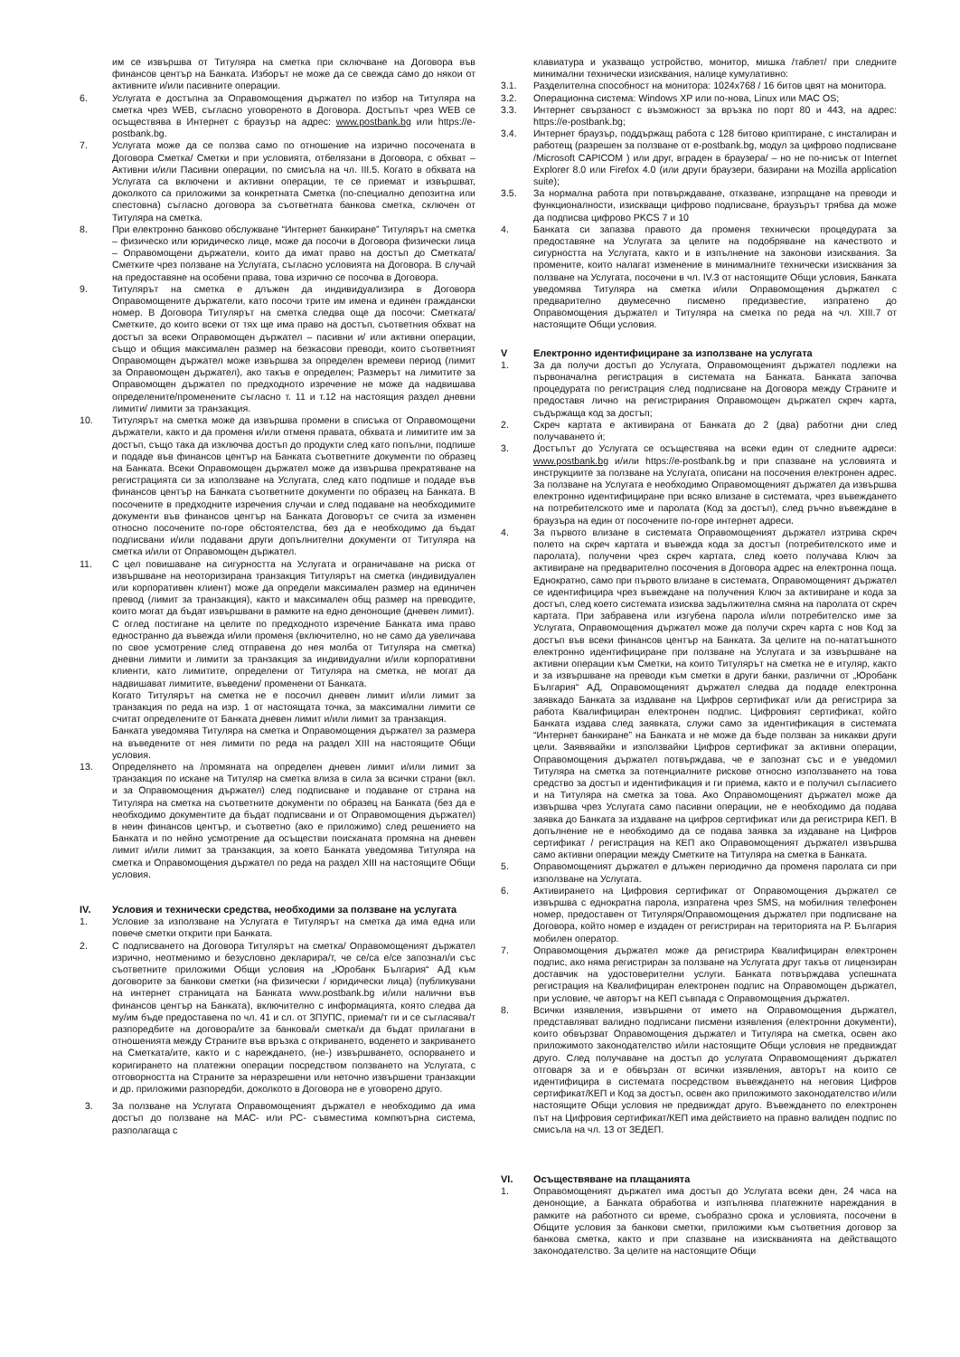им се извършва от Титуляра на сметка при сключване на Договора във финансов център на Банката. Изборът не може да се свежда само до някои от активните и/или пасивните операции.
6. Услугата е достъпна за Оправомощения държател по избор на Титуляра на сметка чрез WEB, съгласно уговореното в Договора. Достъпът чрез WEB се осъществява в Интернет с браузър на адрес: www.postbank.bg или https://e-postbank.bg.
7. Услугата може да се ползва само по отношение на изрично посочената в Договора Сметка/ Сметки и при условията, отбелязани в Договора, с обхват – Активни и/или Пасивни операции, по смисъла на чл. III.5. Когато в обхвата на Услугата са включени и активни операции, те се приемат и извършват, доколкото са приложими за конкретната Сметка (по-специално депозитна или спестовна) съгласно договора за съответната банкова сметка, сключен от Титуляра на сметка.
8. При електронно банково обслужване “Интернет банкиране” Титулярът на сметка – физическо или юридическо лице, може да посочи в Договора физически лица – Оправомощени държатели, които да имат право на достъп до Сметката/ Сметките чрез ползване на Услугата, съгласно условията на Договора. В случай на предоставяне на особени права, това изрично се посочва в Договора.
9. Титулярът на сметка е длъжен да индивидуализира в Договора Оправомощените държатели, като посочи трите им имена и единен граждански номер. В Договора Титулярът на сметка следва още да посочи: Сметката/ Сметките, до които всеки от тях ще има право на достъп, съответния обхват на достъп за всеки Оправомощен държател – пасивни и/ или активни операции, също и общия максимален размер на безкасови преводи, които съответният Оправомощен държател може извършва за определен времеви период (лимит за Оправомощен държател), ако такъв е определен; Размерът на лимитите за Оправомощен държател по предходното изречение не може да надвишава определените/променените съгласно т. 11 и т.12 на настоящия раздел дневни лимити/ лимити за транзакция.
10. Титулярът на сметка може да извършва промени в списъка от Оправомощени държатели, както и да променя и/или отменя правата, обхвата и лимитите им за достъп, също така да изключва достъп до продукти след като попълни, подпише и подаде във финансов център на Банката съответните документи по образец на Банката. Всеки Оправомощен държател може да извършва прекратяване на регистрацията си за използване на Услугата, след като подпише и подаде във финансов център на Банката съответните документи по образец на Банката. В посочените в предходните изречения случаи и след подаване на необходимите документи във финансов център на Банката Договорът се счита за изменен относно посочените по-горе обстоятелства, без да е необходимо да бъдат подписвани и/или подавани други допълнителни документи от Титуляра на сметка и/или от Оправомощен държател.
11. С цел повишаване на сигурността на Услугата и ограничаване на риска от извършване на неоторизирана транзакция Титулярът на сметка (индивидуален или корпоративен клиент) може да определи максимален размер на единичен превод (лимит за транзакция), както и максимален общ размер на преводите, които могат да бъдат извършвани в рамките на едно денонощие (дневен лимит).
С оглед постигане на целите по предходното изречение Банката има право едностранно да въвежда и/или променя (включително, но не само да увеличава по свое усмотрение след отправена до нея молба от Титуляра на сметка) дневни лимити и лимити за транзакция за индивидуални и/или корпоративни клиенти, като лимитите, определени от Титуляра на сметка, не могат да надвишават лимитите, въведени/ променени от Банката.
Когато Титулярът на сметка не е посочил дневен лимит и/или лимит за транзакция по реда на изр. 1 от настоящата точка, за максимални лимити се считат определените от Банката дневен лимит и/или лимит за транзакция.
Банката уведомява Титуляра на сметка и Оправомощения държател за размера на въведените от нея лимити по реда на раздел XIII на настоящите Общи условия.
13. Определянето на /промяната на определен дневен лимит и/или лимит за транзакция по искане на Титуляр на сметка влиза в сила за всички страни (вкл. и за Оправомощения държател) след подписване и подаване от страна на Титуляра на сметка на съответните документи по образец на Банката (без да е необходимо документите да бъдат подписвани и от Оправомощения държател) в неин финансов център, и съответно (ако е приложимо) след решението на Банката и по нейно усмотрение да осъществи поисканата промяна на дневен лимит и/или лимит за транзакция, за което Банката уведомява Титуляра на сметка и Оправомощения държател по реда на раздел XIII на настоящите Общи условия.
IV. Условия и технически средства, необходими за ползване на услугата
1. Условие за използване на Услугата е Титулярът на сметка да има една или повече сметки открити при Банката.
2. С подписването на Договора Титулярът на сметка/ Оправомощеният държател изрично, неотменимо и безусловно декларира/т, че се/са е/се запознал/и със съответните приложими Общи условия на „Юробанк България“ АД към договорите за банкови сметки (на физически / юридически лица) (публикувани на интернет страницата на Банката www.postbank.bg и/или налични във финансов център на Банката), включително с информацията, която следва да му/им бъде предоставена по чл. 41 и сл. от ЗПУПС, приема/т ги и се съгласява/т разпоредбите на договора/ите за банкова/и сметка/и да бъдат прилагани в отношенията между Страните във връзка с откриването, воденето и закриването на Сметката/ите, както и с нареждането, (не-) извършването, оспорването и коригирането на платежни операции посредством ползването на Услугата, с отговорността на Страните за неразрешени или неточно извършени транзакции и др. приложими разпоредби, доколкото в Договора не е уговорено друго.
3. За ползване на Услугата Оправомощеният държател е необходимо да има достъп до ползване на MAC- или PC- съвместима компютърна система, разполагаща с
клавиатура и указващо устройство, монитор, мишка /таблет/ при следните минимални технически изисквания, налице кумулативно:
3.1. Разделителна способност на монитора: 1024x768 / 16 битов цвят на монитора.
3.2. Операционна система: Windows XP или по-нова, Linux или MAC OS;
3.3. Интернет свързаност с възможност за връзка по порт 80 и 443, на адрес: https://e-postbank.bg;
3.4. Интернет браузър, поддържащ работа с 128 битово криптиране, с инсталиран и работещ (разрешен за ползване от e-postbank.bg, модул за цифрово подписване /Microsoft CAPICOM ) или друг, вграден в браузера/ – но не по-нисък от Internet Explorer 8.0 или Firefox 4.0 (или други браузери, базирани на Mozilla application suite);
3.5. За нормална работа при потвърждаване, отказване, изпращане на преводи и функционалности, изискващи цифрово подписване, браузърът трябва да може да подписва цифрово PKCS 7 и 10
4. Банката си запазва правото да променя технически процедурата за предоставяне на Услугата за целите на подобряване на качеството и сигурността на Услугата, както и в изпълнение на законови изисквания. За промените, които налагат изменение в минималните технически изисквания за ползване на Услугата, посочени в чл. IV.3 от настоящите Общи условия, Банката уведомява Титуляра на сметка и/или Оправомощения държател с предварително двумесечно писмено предизвестие, изпратено до Оправомощения държател и Титуляра на сметка по реда на чл. XIII.7 от настоящите Общи условия.
V Електронно идентифициране за използване на услугата
1. За да получи достъп до Услугата, Оправомощеният държател подлежи на първоначална регистрация в системата на Банката. Банката започва процедурата по регистрация след подписване на Договора между Страните и предоставя лично на регистрирания Оправомощен държател скреч карта, съдържаща код за достъп;
2. Скреч картата е активирана от Банката до 2 (два) работни дни след получаването ѝ;
3. Достъпът до Услугата се осъществява на всеки един от следните адреси: www.postbank.bg и/или https://e-postbank.bg и при спазване на условията и инструкциите за ползване на Услугата, описани на посочения електронен адрес. За ползване на Услугата е необходимо Оправомощеният държател да извършва електронно идентифициране при всяко влизане в системата, чрез въвеждането на потребителското име и паролата (Код за достъп), след ръчно въвеждане в браузъра на един от посочените по-горе интернет адреси.
4. За първото влизане в системата Оправомощеният държател изтрива скреч полето на скреч картата и въвежда кода за достъп (потребителското име и паролата), получени чрез скреч картата, след което получава Ключ за активиране на предварително посочения в Договора адрес на електронна поща. Еднократно, само при първото влизане в системата, Оправомощеният държател се идентифицира чрез въвеждане на получения Ключ за активиране и кода за достъп, след което системата изисква задължителна смяна на паролата от скреч картата. При забравена или изгубена парола и/или потребителско име за Услугата, Оправомощения държател може да получи скреч карта с нов Код за достъп във всеки финансов център на Банката. За целите на по-нататъшното електронно идентифициране при ползване на Услугата и за извършване на активни операции към Сметки, на които Титулярът на сметка не е итуляр, както и за извършване на преводи към сметки в други банки, различни от „Юробанк България“ АД, Оправомощеният държател следва да подаде електронна заявкадо Банката за издаване на Цифров сертификат или да регистрира за работа Квалифициран електронен подпис. Цифровият сертификат, който Банката издава след заявката, служи само за идентификация в системата “Интернет банкиране” на Банката и не може да бъде ползван за никакви други цели. Заявявайки и използвайки Цифров сертификат за активни операции, Оправомощения държател потвърждава, че е запознат със и е уведомил Титуляра на сметка за потенциалните рискове относно използването на това средство за достъп и идентификация и ги приема, както и е получил съгласието и на Титуляра на сметка за това. Ако Оправомощеният държател може да извършва чрез Услугата само пасивни операции, не е необходимо да подава заявка до Банката за издаване на цифров сертификат или да регистрира КЕП. В допълнение не е необходимо да се подава заявка за издаване на Цифров сертификат / регистрация на КЕП ако Оправомощеният държател извършва само активни операции между Сметките на Титуляра на сметка в Банката.
5. Оправомощеният държател е длъжен периодично да променя паролата си при използване на Услугата.
6. Активирането на Цифровия сертификат от Оправомощения държател се извършва с еднократна парола, изпратена чрез SMS, на мобилния телефонен номер, предоставен от Титуляря/Оправомощения държател при подписване на Договора, който номер е издаден от регистриран на територията на Р. България мобилен оператор.
7. Оправомощения държател може да регистрира Квалифициран електронен подпис, ако няма регистриран за ползване на Услугата друг такъв от лицензиран доставчик на удостоверителни услуги. Банката потвърждава успешната регистрация на Квалифициран електронен подпис на Оправомощен държател, при условие, че авторът на КЕП съвпада с Оправомощения държател.
8. Всички изявления, извършени от името на Оправомощения държател, представляват валидно подписани писмени изявления (електронни документи), които обвързват Оправомощения държател и Титуляра на сметка, освен ако приложимото законодателство и/или настоящите Общи условия не предвиждат друго. След получаване на достъп до услугата Оправомощеният държател отговаря за и е обвързан от всички изявления, авторът на които се идентифицира в системата посредством въвеждането на неговия Цифров сертификат/КЕП и Код за достъп, освен ако приложимото законодателство и/или настоящите Общи условия не предвиждат друго. Въвеждането по електронен път на Цифровия сертификат/КЕП има действието на правно валиден подпис по смисъла на чл. 13 от ЗЕДЕП.
VI. Осъществяване на плащанията
1. Оправомощеният държател има достъп до Услугата всеки ден, 24 часа на денонощие, а Банката обработва и изпълнява платежните нареждания в рамките на работното си време, съобразно срока и условията, посочени в Общите условия за банкови сметки, приложими към съответния договор за банкова сметка, както и при спазване на изискванията на действащото законодателство. За целите на настоящите Общи